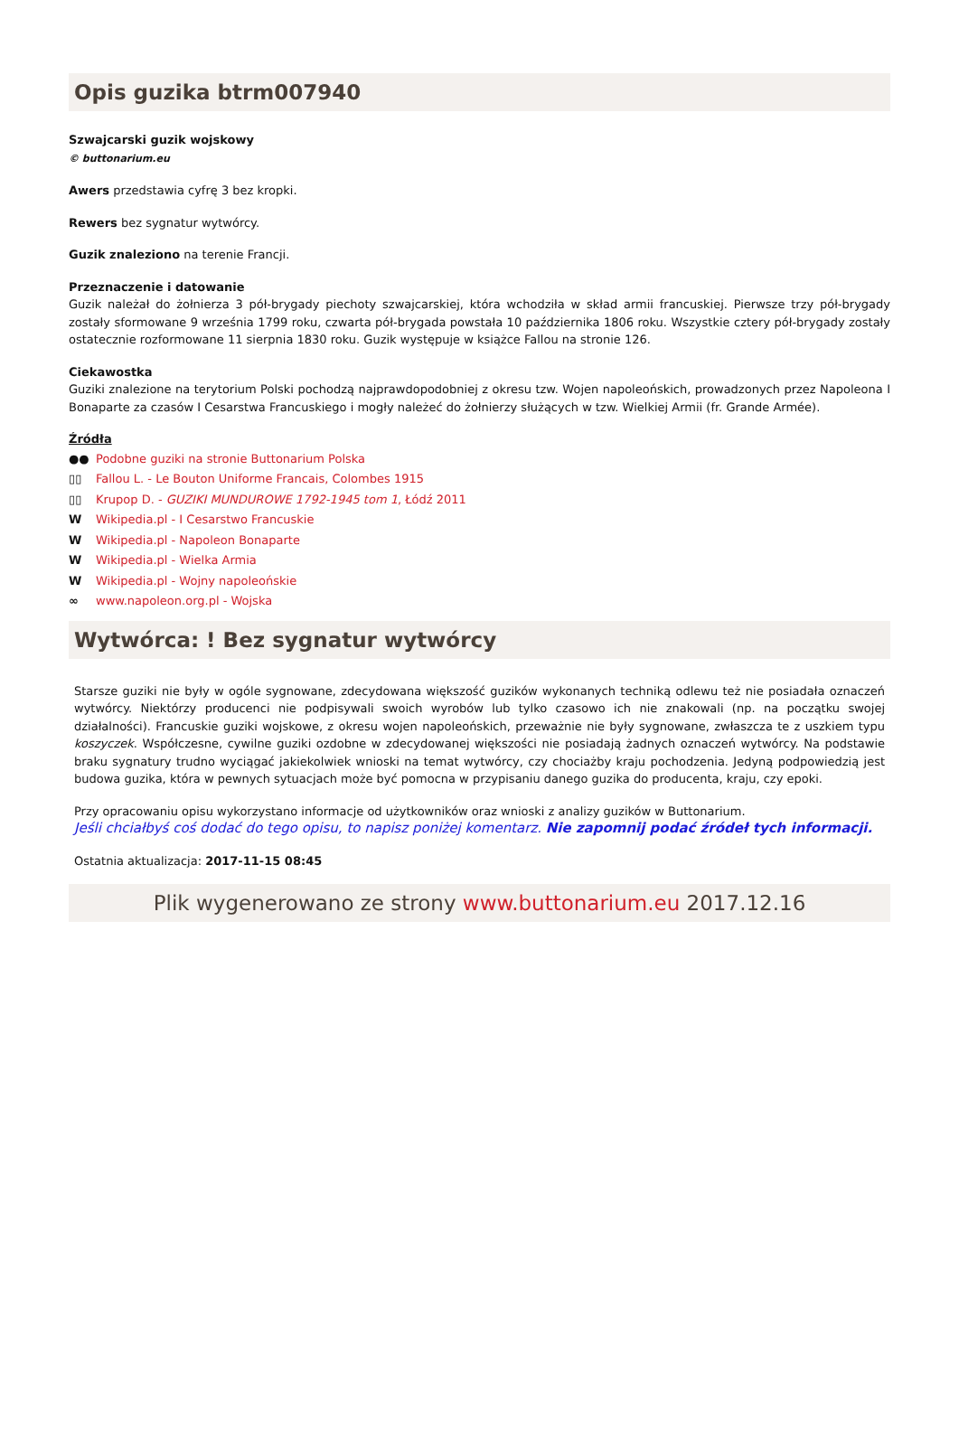Opis guzika btrm007940
Szwajcarski guzik wojskowy
© buttonarium.eu
Awers przedstawia cyfrę 3 bez kropki.
Rewers bez sygnatur wytwórcy.
Guzik znaleziono na terenie Francji.
Przeznaczenie i datowanie
Guzik należał do żołnierza 3 pół-brygady piechoty szwajcarskiej, która wchodziła w skład armii francuskiej. Pierwsze trzy pół-brygady zostały sformowane 9 września 1799 roku, czwarta pół-brygada powstała 10 października 1806 roku. Wszystkie cztery pół-brygady zostały ostatecznie rozformowane 11 sierpnia 1830 roku. Guzik występuje w książce Fallou na stronie 126.
Ciekawostka
Guziki znalezione na terytorium Polski pochodzą najprawdopodobniej z okresu tzw. Wojen napoleońskich, prowadzonych przez Napoleona I Bonaparte za czasów I Cesarstwa Francuskiego i mogły należeć do żołnierzy służących w tzw. Wielkiej Armii (fr. Grande Armée).
Źródła
●● Podobne guziki na stronie Buttonarium Polska
▯▯ Fallou L. - Le Bouton Uniforme Francais, Colombes 1915
▯▯ Krupop D. - GUZIKI MUNDUROWE 1792-1945 tom 1, Łódź 2011
W Wikipedia.pl - I Cesarstwo Francuskie
W Wikipedia.pl - Napoleon Bonaparte
W Wikipedia.pl - Wielka Armia
W Wikipedia.pl - Wojny napoleońskie
∞ www.napoleon.org.pl - Wojska
Wytwórca: ! Bez sygnatur wytwórcy
Starsze guziki nie były w ogóle sygnowane, zdecydowana większość guzików wykonanych techniką odlewu też nie posiadała oznaczeń wytwórcy. Niektórzy producenci nie podpisywali swoich wyrobów lub tylko czasowo ich nie znakowali (np. na początku swojej działalności). Francuskie guziki wojskowe, z okresu wojen napoleońskich, przeważnie nie były sygnowane, zwłaszcza te z uszkiem typu koszyczek. Współczesne, cywilne guziki ozdobne w zdecydowanej większości nie posiadają żadnych oznaczeń wytwórcy. Na podstawie braku sygnatury trudno wyciągać jakiekolwiek wnioski na temat wytwórcy, czy chociażby kraju pochodzenia. Jedyną podpowiedzią jest budowa guzika, która w pewnych sytuacjach może być pomocna w przypisaniu danego guzika do producenta, kraju, czy epoki.
Przy opracowaniu opisu wykorzystano informacje od użytkowników oraz wnioski z analizy guzików w Buttonarium.
Jeśli chciałbyś coś dodać do tego opisu, to napisz poniżej komentarz. Nie zapomnij podać źródeł tych informacji.
Ostatnia aktualizacja: 2017-11-15 08:45
Plik wygenerowano ze strony www.buttonarium.eu 2017.12.16